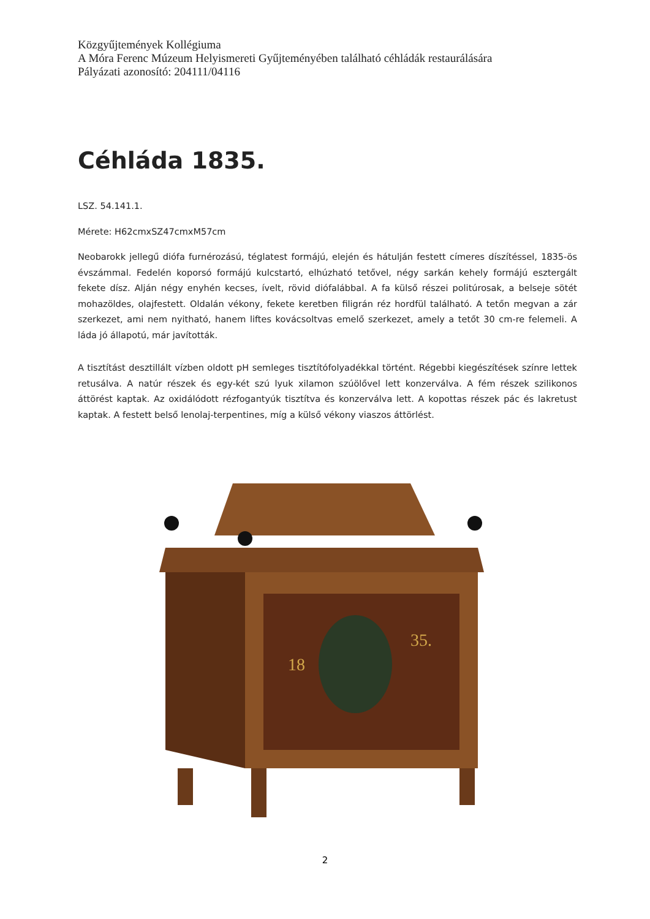Közgyűjtemények Kollégiuma
A Móra Ferenc Múzeum Helyismereti Gyűjteményében található céhládák restaurálására
Pályázati azonosító: 204111/04116
Céhláda 1835.
LSZ. 54.141.1.
Mérete: H62cmxSZ47cmxM57cm
Neobarokk jellegű diófa furnérozású, téglatest formájú, elején és hátulján festett címeres díszítéssel, 1835-ös évszámmal. Fedelén koporsó formájú kulcstartó, elhúzható tetővel, négy sarkán kehely formájú esztergált fekete dísz. Alján négy enyhén kecses, ívelt, rövid diófalábbal. A fa külső részei politúrosak, a belseje sötét mohazöldes, olajfestett. Oldalán vékony, fekete keretben filigrán réz hordfül található. A tetőn megvan a zár szerkezet, ami nem nyitható, hanem liftes kovácsoltvas emelő szerkezet, amely a tetőt 30 cm-re felemeli. A láda jó állapotú, már javították.
A tisztítást desztillált vízben oldott pH semleges tisztítófolyadékkal történt. Régebbi kiegészítések színre lettek retusálva. A natúr részek és egy-két szú lyuk xilamon szúölővel lett konzerválva. A fém részek szilikonos áttörést kaptak. Az oxidálódott rézfogantyúk tisztítva és konzerválva lett. A kopottas részek pác és lakretust kaptak. A festett belső lenolaj-terpentines, míg a külső vékony viaszos áttörlést.
18
35.
2